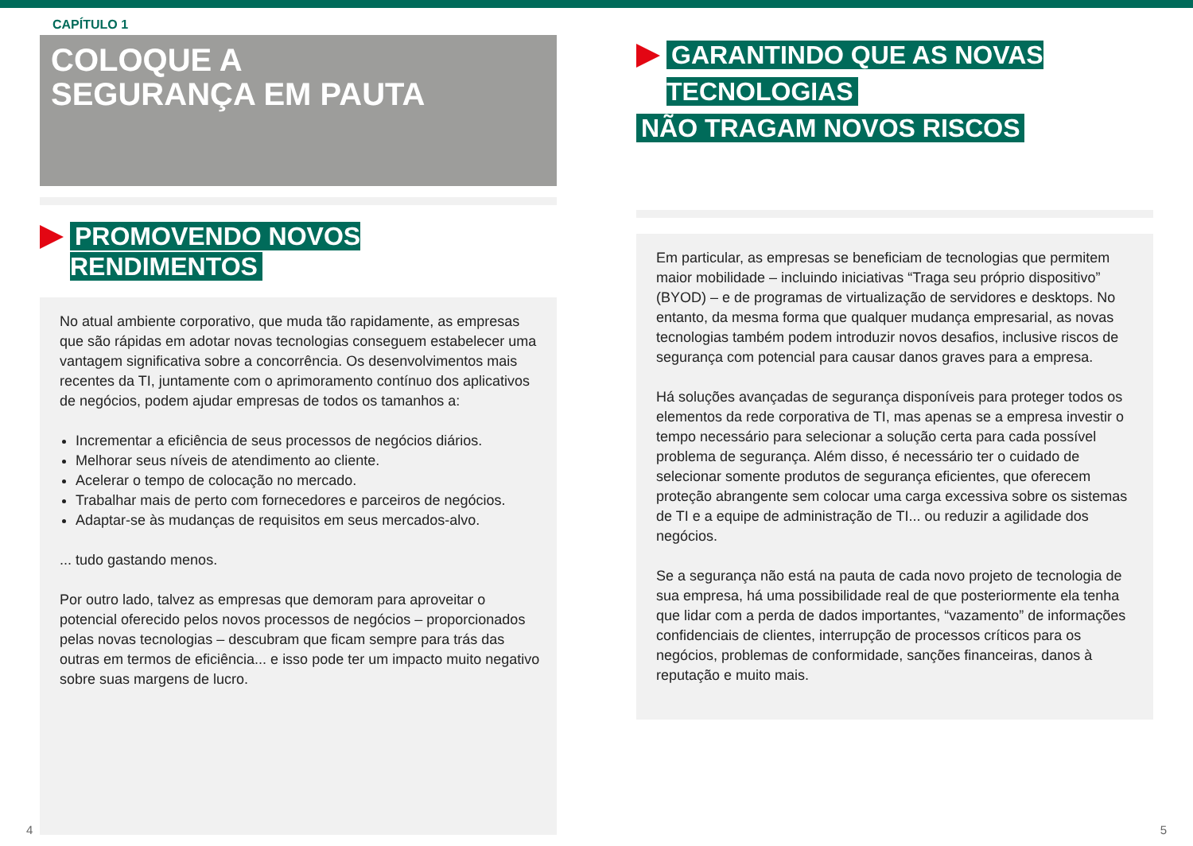CAPÍTULO 1
COLOQUE A
SEGURANÇA EM PAUTA
PROMOVENDO NOVOS RENDIMENTOS
No atual ambiente corporativo, que muda tão rapidamente, as empresas que são rápidas em adotar novas tecnologias conseguem estabelecer uma vantagem significativa sobre a concorrência. Os desenvolvimentos mais recentes da TI, juntamente com o aprimoramento contínuo dos aplicativos de negócios, podem ajudar empresas de todos os tamanhos a:
Incrementar a eficiência de seus processos de negócios diários.
Melhorar seus níveis de atendimento ao cliente.
Acelerar o tempo de colocação no mercado.
Trabalhar mais de perto com fornecedores e parceiros de negócios.
Adaptar-se às mudanças de requisitos em seus mercados-alvo.
... tudo gastando menos.
Por outro lado, talvez as empresas que demoram para aproveitar o potencial oferecido pelos novos processos de negócios – proporcionados pelas novas tecnologias – descubram que ficam sempre para trás das outras em termos de eficiência... e isso pode ter um impacto muito negativo sobre suas margens de lucro.
GARANTINDO QUE AS NOVAS TECNOLOGIAS
NÃO TRAGAM NOVOS RISCOS
Em particular, as empresas se beneficiam de tecnologias que permitem maior mobilidade – incluindo iniciativas “Traga seu próprio dispositivo” (BYOD) – e de programas de virtualização de servidores e desktops. No entanto, da mesma forma que qualquer mudança empresarial, as novas tecnologias também podem introduzir novos desafios, inclusive riscos de segurança com potencial para causar danos graves para a empresa.
Há soluções avançadas de segurança disponíveis para proteger todos os elementos da rede corporativa de TI, mas apenas se a empresa investir o tempo necessário para selecionar a solução certa para cada possível problema de segurança. Além disso, é necessário ter o cuidado de selecionar somente produtos de segurança eficientes, que oferecem proteção abrangente sem colocar uma carga excessiva sobre os sistemas de TI e a equipe de administração de TI... ou reduzir a agilidade dos negócios.
Se a segurança não está na pauta de cada novo projeto de tecnologia de sua empresa, há uma possibilidade real de que posteriormente ela tenha que lidar com a perda de dados importantes, “vazamento” de informações confidenciais de clientes, interrupção de processos críticos para os negócios, problemas de conformidade, sanções financeiras, danos à reputação e muito mais.
4 5